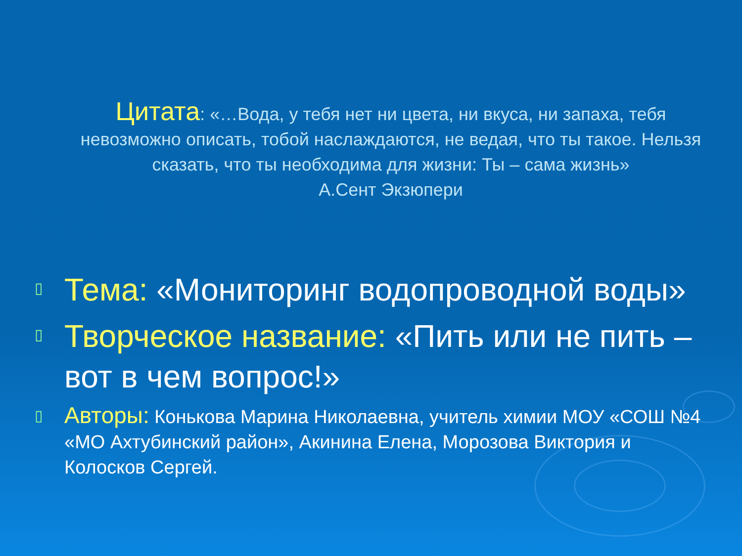Цитата: «…Вода, у тебя нет ни цвета, ни вкуса, ни запаха, тебя невозможно описать, тобой наслаждаются, не ведая, что ты такое. Нельзя сказать, что ты необходима для жизни: Ты – сама жизнь»
А.Сент Экзюпери
▯
Тема: «Мониторинг водопроводной воды»
▯
Творческое название: «Пить или не пить – вот в чем вопрос!»
▯
Авторы: Конькова Марина Николаевна, учитель химии МОУ «СОШ №4 «МО Ахтубинский район», Акинина Елена, Морозова Виктория и Колосков Сергей.